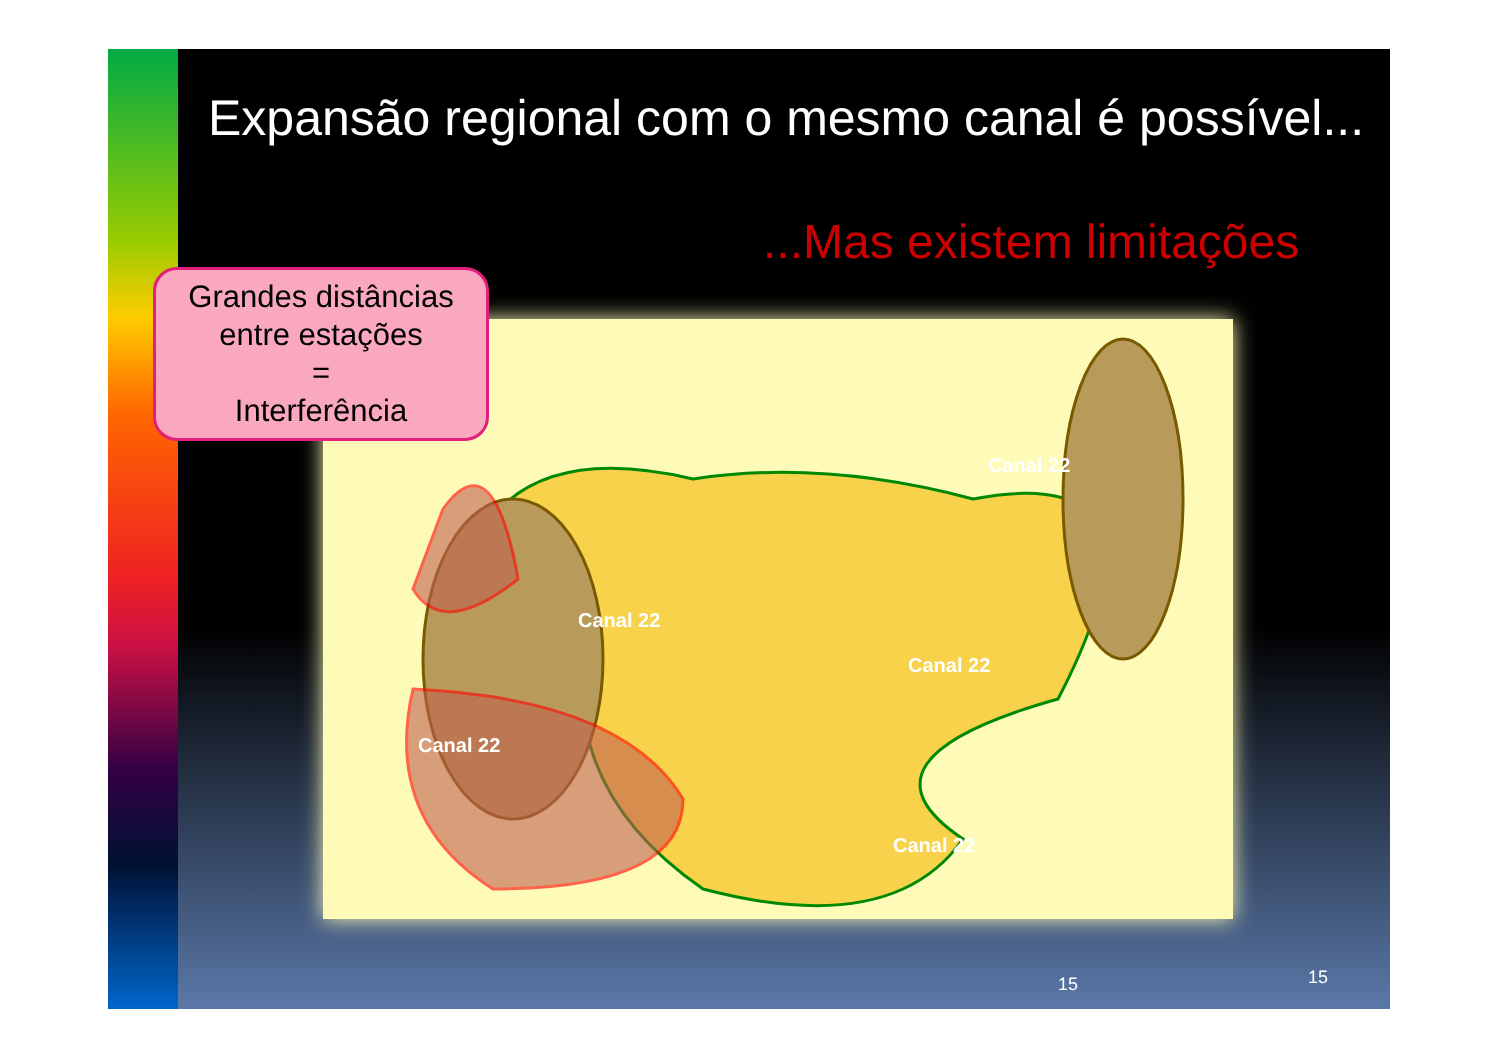Expansão regional com o mesmo canal é possível...
...Mas existem limitações
Canal 22
Canal 22
Canal 22
Canal 22
Canal 22
Grandes distâncias
entre estações
=
Interferência
15 15